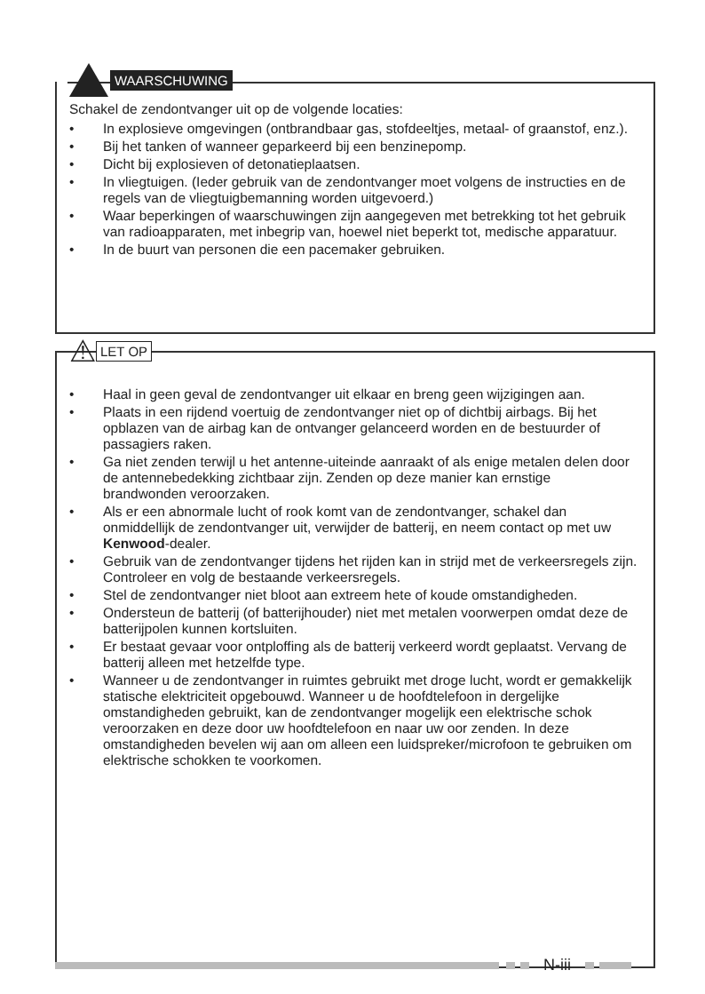WAARSCHUWING
Schakel de zendontvanger uit op de volgende locaties:
• In explosieve omgevingen (ontbrandbaar gas, stofdeeltjes, metaal- of graanstof, enz.).
• Bij het tanken of wanneer geparkeerd bij een benzinepomp.
• Dicht bij explosieven of detonatieplaatsen.
• In vliegtuigen. (Ieder gebruik van de zendontvanger moet volgens de instructies en de regels van de vliegtuigbemanning worden uitgevoerd.)
• Waar beperkingen of waarschuwingen zijn aangegeven met betrekking tot het gebruik van radioapparaten, met inbegrip van, hoewel niet beperkt tot, medische apparatuur.
• In de buurt van personen die een pacemaker gebruiken.
⚠ LET OP
• Haal in geen geval de zendontvanger uit elkaar en breng geen wijzigingen aan.
• Plaats in een rijdend voertuig de zendontvanger niet op of dichtbij airbags. Bij het opblazen van de airbag kan de ontvanger gelanceerd worden en de bestuurder of passagiers raken.
• Ga niet zenden terwijl u het antenne-uiteinde aanraakt of als enige metalen delen door de antennebedekking zichtbaar zijn. Zenden op deze manier kan ernstige brandwonden veroorzaken.
• Als er een abnormale lucht of rook komt van de zendontvanger, schakel dan onmiddellijk de zendontvanger uit, verwijder de batterij, en neem contact op met uw Kenwood-dealer.
• Gebruik van de zendontvanger tijdens het rijden kan in strijd met de verkeersregels zijn. Controleer en volg de bestaande verkeersregels.
• Stel de zendontvanger niet bloot aan extreem hete of koude omstandigheden.
• Ondersteun de batterij (of batterijhouder) niet met metalen voorwerpen omdat deze de batterijpolen kunnen kortsluiten.
• Er bestaat gevaar voor ontploffing als de batterij verkeerd wordt geplaatst. Vervang de batterij alleen met hetzelfde type.
• Wanneer u de zendontvanger in ruimtes gebruikt met droge lucht, wordt er gemakkelijk statische elektriciteit opgebouwd. Wanneer u de hoofdtelefoon in dergelijke omstandigheden gebruikt, kan de zendontvanger mogelijk een elektrische schok veroorzaken en deze door uw hoofdtelefoon en naar uw oor zenden. In deze omstandigheden bevelen wij aan om alleen een luidspreker/microfoon te gebruiken om elektrische schokken te voorkomen.
N-iii